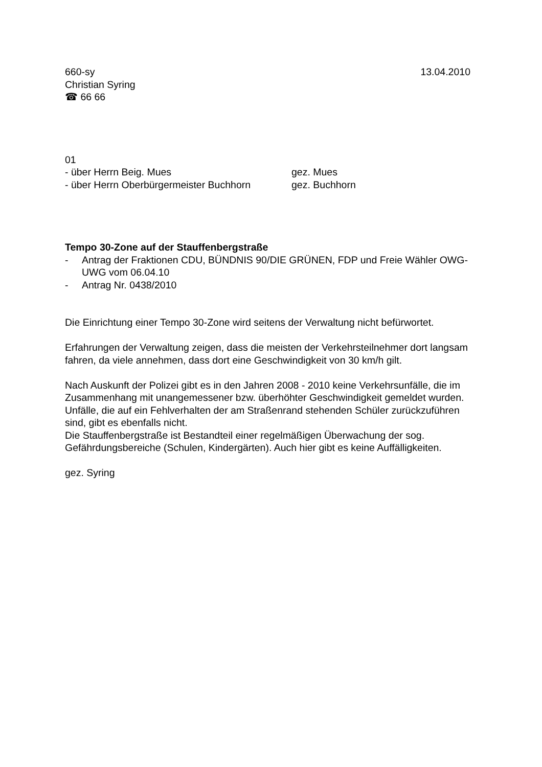660-sy 13.04.2010
Christian Syring
☎ 66 66
01
- über Herrn Beig. Mues gez. Mues
- über Herrn Oberbürgermeister Buchhorn gez. Buchhorn
Tempo 30-Zone auf der Stauffenbergstraße
- Antrag der Fraktionen CDU, BÜNDNIS 90/DIE GRÜNEN, FDP und Freie Wähler OWG-UWG vom 06.04.10
- Antrag Nr. 0438/2010
Die Einrichtung einer Tempo 30-Zone wird seitens der Verwaltung nicht befürwortet.
Erfahrungen der Verwaltung zeigen, dass die meisten der Verkehrsteilnehmer dort langsam fahren, da viele annehmen, dass dort eine Geschwindigkeit von 30 km/h gilt.
Nach Auskunft der Polizei gibt es in den Jahren 2008 - 2010 keine Verkehrsunfälle, die im Zusammenhang mit unangemessener bzw. überhöhter Geschwindigkeit gemeldet wurden. Unfälle, die auf ein Fehlverhalten der am Straßenrand stehenden Schüler zurückzuführen sind, gibt es ebenfalls nicht.
Die Stauffenbergstraße ist Bestandteil einer regelmäßigen Überwachung der sog. Gefährdungsbereiche (Schulen, Kindergärten). Auch hier gibt es keine Auffälligkeiten.
gez. Syring